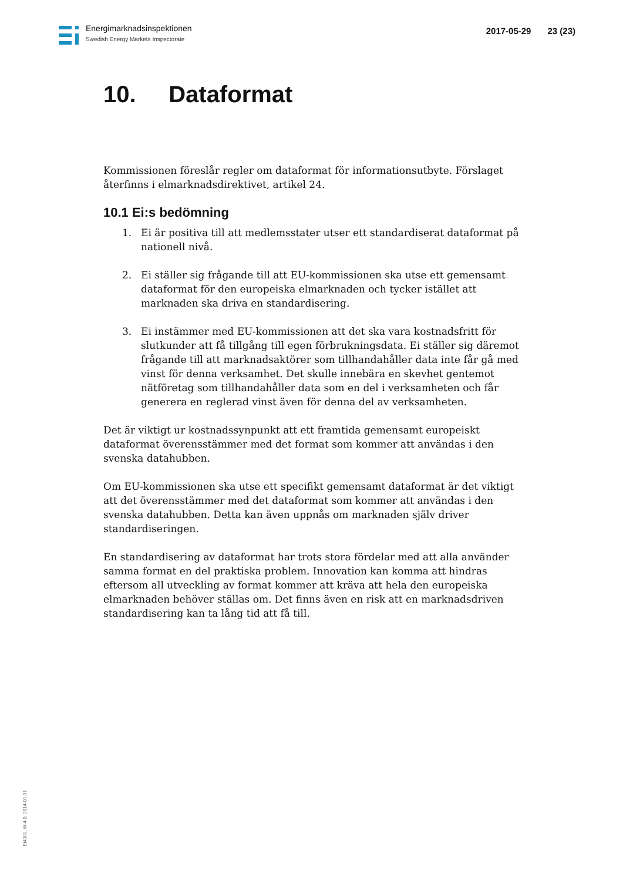Energimarknadsinspektionen
Swedish Energy Markets Inspectorate
2017-05-29 23 (23)
10. Dataformat
Kommissionen föreslår regler om dataformat för informationsutbyte. Förslaget återfinns i elmarknadsdirektivet, artikel 24.
10.1 Ei:s bedömning
1. Ei är positiva till att medlemsstater utser ett standardiserat dataformat på nationell nivå.
2. Ei ställer sig frågande till att EU-kommissionen ska utse ett gemensamt dataformat för den europeiska elmarknaden och tycker istället att marknaden ska driva en standardisering.
3. Ei instämmer med EU-kommissionen att det ska vara kostnadsfritt för slutkunder att få tillgång till egen förbrukningsdata. Ei ställer sig däremot frågande till att marknadsaktörer som tillhandahåller data inte får gå med vinst för denna verksamhet. Det skulle innebära en skevhet gentemot nätföretag som tillhandahåller data som en del i verksamheten och får generera en reglerad vinst även för denna del av verksamheten.
Det är viktigt ur kostnadssynpunkt att ett framtida gemensamt europeiskt dataformat överensstämmer med det format som kommer att användas i den svenska datahubben.
Om EU-kommissionen ska utse ett specifikt gemensamt dataformat är det viktigt att det överensstämmer med det dataformat som kommer att användas i den svenska datahubben. Detta kan även uppnås om marknaden själv driver standardiseringen.
En standardisering av dataformat har trots stora fördelar med att alla använder samma format en del praktiska problem. Innovation kan komma att hindras eftersom all utveckling av format kommer att kräva att hela den europeiska elmarknaden behöver ställas om. Det finns även en risk att en marknadsdriven standardisering kan ta lång tid att få till.
Ei4001, W-4.0, 2014-01-31